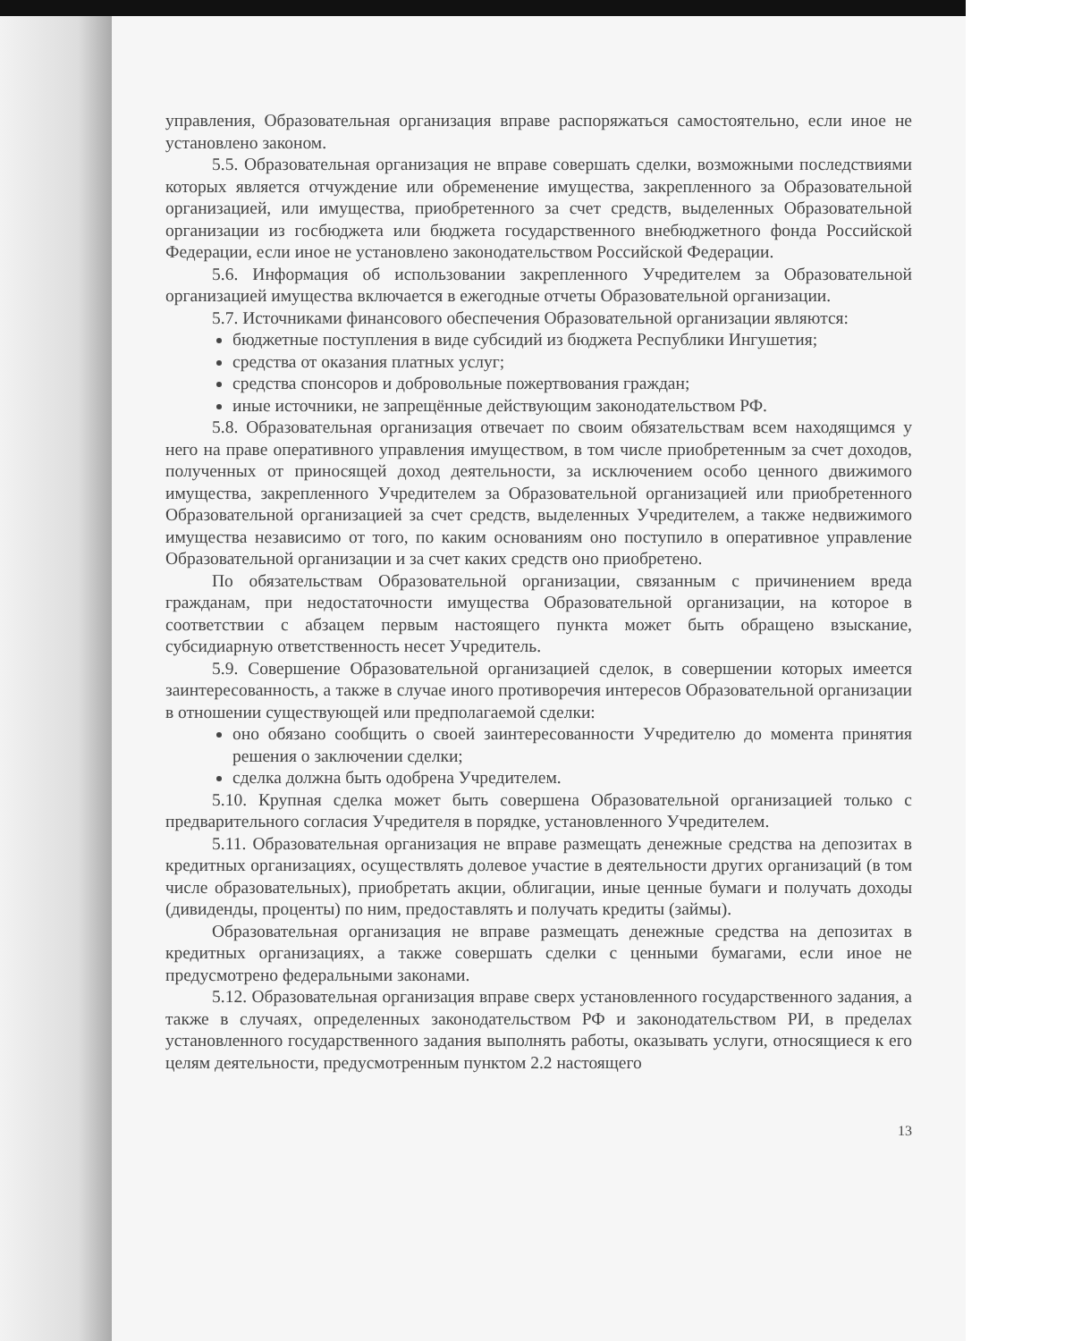управления, Образовательная организация вправе распоряжаться самостоятельно, если иное не установлено законом.
5.5. Образовательная организация не вправе совершать сделки, возможными последствиями которых является отчуждение или обременение имущества, закрепленного за Образовательной организацией, или имущества, приобретенного за счет средств, выделенных Образовательной организации из госбюджета или бюджета государственного внебюджетного фонда Российской Федерации, если иное не установлено законодательством Российской Федерации.
5.6. Информация об использовании закрепленного Учредителем за Образовательной организацией имущества включается в ежегодные отчеты Образовательной организации.
5.7. Источниками финансового обеспечения Образовательной организации являются:
бюджетные поступления в виде субсидий из бюджета Республики Ингушетия;
средства от оказания платных услуг;
средства спонсоров и добровольные пожертвования граждан;
иные источники, не запрещённые действующим законодательством РФ.
5.8. Образовательная организация отвечает по своим обязательствам всем находящимся у него на праве оперативного управления имуществом, в том числе приобретенным за счет доходов, полученных от приносящей доход деятельности, за исключением особо ценного движимого имущества, закрепленного Учредителем за Образовательной организацией или приобретенного Образовательной организацией за счет средств, выделенных Учредителем, а также недвижимого имущества независимо от того, по каким основаниям оно поступило в оперативное управление Образовательной организации и за счет каких средств оно приобретено.
По обязательствам Образовательной организации, связанным с причинением вреда гражданам, при недостаточности имущества Образовательной организации, на которое в соответствии с абзацем первым настоящего пункта может быть обращено взыскание, субсидиарную ответственность несет Учредитель.
5.9. Совершение Образовательной организацией сделок, в совершении которых имеется заинтересованность, а также в случае иного противоречия интересов Образовательной организации в отношении существующей или предполагаемой сделки:
оно обязано сообщить о своей заинтересованности Учредителю до момента принятия решения о заключении сделки;
сделка должна быть одобрена Учредителем.
5.10. Крупная сделка может быть совершена Образовательной организацией только с предварительного согласия Учредителя в порядке, установленного Учредителем.
5.11. Образовательная организация не вправе размещать денежные средства на депозитах в кредитных организациях, осуществлять долевое участие в деятельности других организаций (в том числе образовательных), приобретать акции, облигации, иные ценные бумаги и получать доходы (дивиденды, проценты) по ним, предоставлять и получать кредиты (займы).
Образовательная организация не вправе размещать денежные средства на депозитах в кредитных организациях, а также совершать сделки с ценными бумагами, если иное не предусмотрено федеральными законами.
5.12. Образовательная организация вправе сверх установленного государственного задания, а также в случаях, определенных законодательством РФ и законодательством РИ, в пределах установленного государственного задания выполнять работы, оказывать услуги, относящиеся к его целям деятельности, предусмотренным пунктом 2.2 настоящего
13